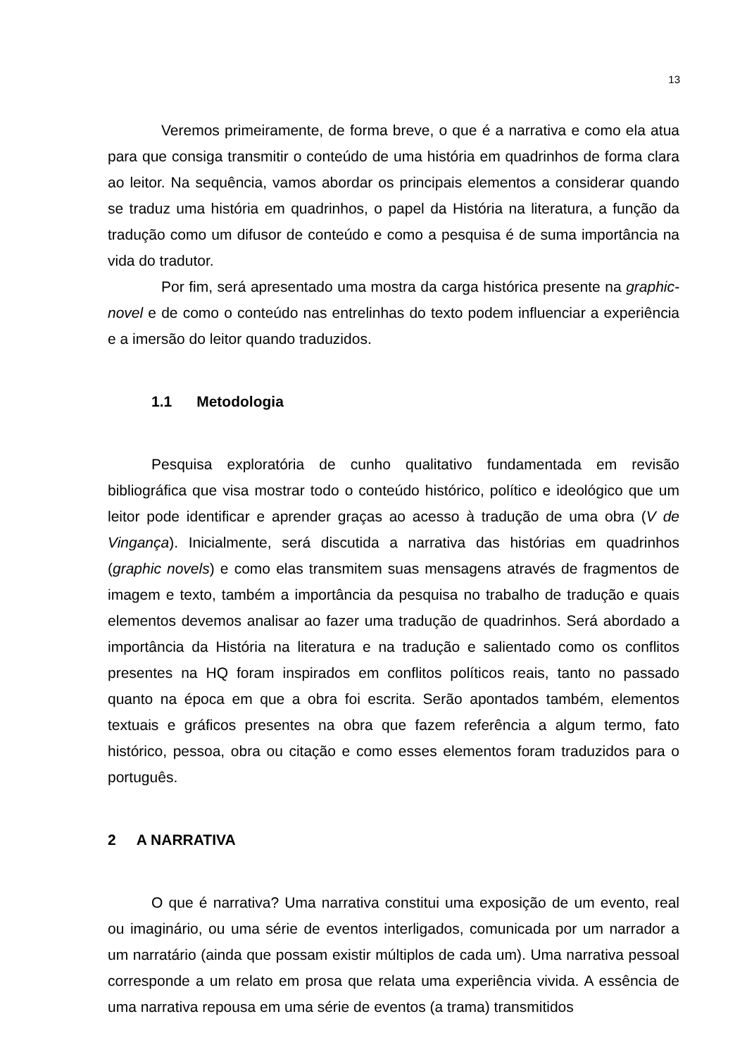13
Veremos primeiramente, de forma breve, o que é a narrativa e como ela atua para que consiga transmitir o conteúdo de uma história em quadrinhos de forma clara ao leitor. Na sequência, vamos abordar os principais elementos a considerar quando se traduz uma história em quadrinhos, o papel da História na literatura, a função da tradução como um difusor de conteúdo e como a pesquisa é de suma importância na vida do tradutor.
Por fim, será apresentado uma mostra da carga histórica presente na graphic-novel e de como o conteúdo nas entrelinhas do texto podem influenciar a experiência e a imersão do leitor quando traduzidos.
1.1 Metodologia
Pesquisa exploratória de cunho qualitativo fundamentada em revisão bibliográfica que visa mostrar todo o conteúdo histórico, político e ideológico que um leitor pode identificar e aprender graças ao acesso à tradução de uma obra (V de Vingança). Inicialmente, será discutida a narrativa das histórias em quadrinhos (graphic novels) e como elas transmitem suas mensagens através de fragmentos de imagem e texto, também a importância da pesquisa no trabalho de tradução e quais elementos devemos analisar ao fazer uma tradução de quadrinhos. Será abordado a importância da História na literatura e na tradução e salientado como os conflitos presentes na HQ foram inspirados em conflitos políticos reais, tanto no passado quanto na época em que a obra foi escrita. Serão apontados também, elementos textuais e gráficos presentes na obra que fazem referência a algum termo, fato histórico, pessoa, obra ou citação e como esses elementos foram traduzidos para o português.
2 A NARRATIVA
O que é narrativa? Uma narrativa constitui uma exposição de um evento, real ou imaginário, ou uma série de eventos interligados, comunicada por um narrador a um narratário (ainda que possam existir múltiplos de cada um). Uma narrativa pessoal corresponde a um relato em prosa que relata uma experiência vivida. A essência de uma narrativa repousa em uma série de eventos (a trama) transmitidos